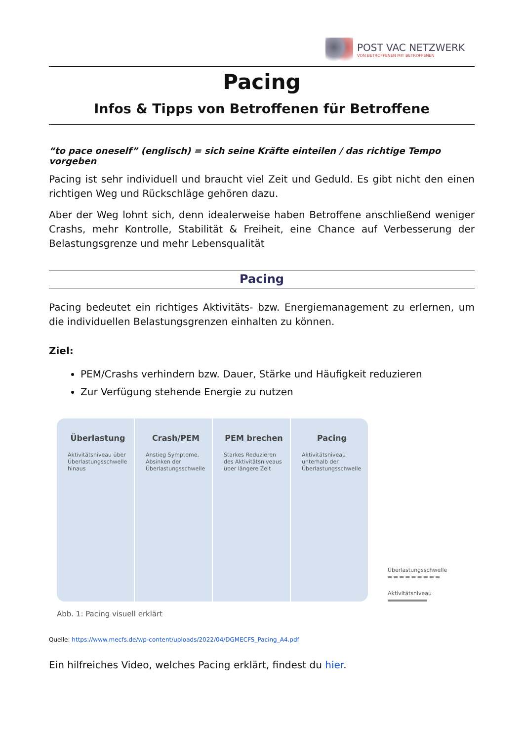POST VAC NETZWERK
VON BETROFFENEN MIT BETROFFENEN
Pacing
Infos & Tipps von Betroffenen für Betroffene
“to pace oneself” (englisch) = sich seine Kräfte einteilen / das richtige Tempo vorgeben
Pacing ist sehr individuell und braucht viel Zeit und Geduld. Es gibt nicht den einen richtigen Weg und Rückschläge gehören dazu.
Aber der Weg lohnt sich, denn idealerweise haben Betroffene anschließend weniger Crashs, mehr Kontrolle, Stabilität & Freiheit, eine Chance auf Verbesserung der Belastungsgrenze und mehr Lebensqualität
Pacing
Pacing bedeutet ein richtiges Aktivitäts- bzw. Energiemanagement zu erlernen, um die individuellen Belastungsgrenzen einhalten zu können.
Ziel:
PEM/Crashs verhindern bzw. Dauer, Stärke und Häufigkeit reduzieren
Zur Verfügung stehende Energie zu nutzen
Überlastung
Aktivitätsniveau über Überlastungsschwelle hinaus
Crash/PEM
Anstieg Symptome, Absinken der Überlastungsschwelle
PEM brechen
Starkes Reduzieren des Aktivitätsniveaus über längere Zeit
Pacing
Aktivitätsniveau unterhalb der Überlastungsschwelle
Überlastungsschwelle
Aktivitätsniveau
Abb. 1: Pacing visuell erklärt
Quelle: https://www.mecfs.de/wp-content/uploads/2022/04/DGMECFS_Pacing_A4.pdf
Ein hilfreiches Video, welches Pacing erklärt, findest du hier.